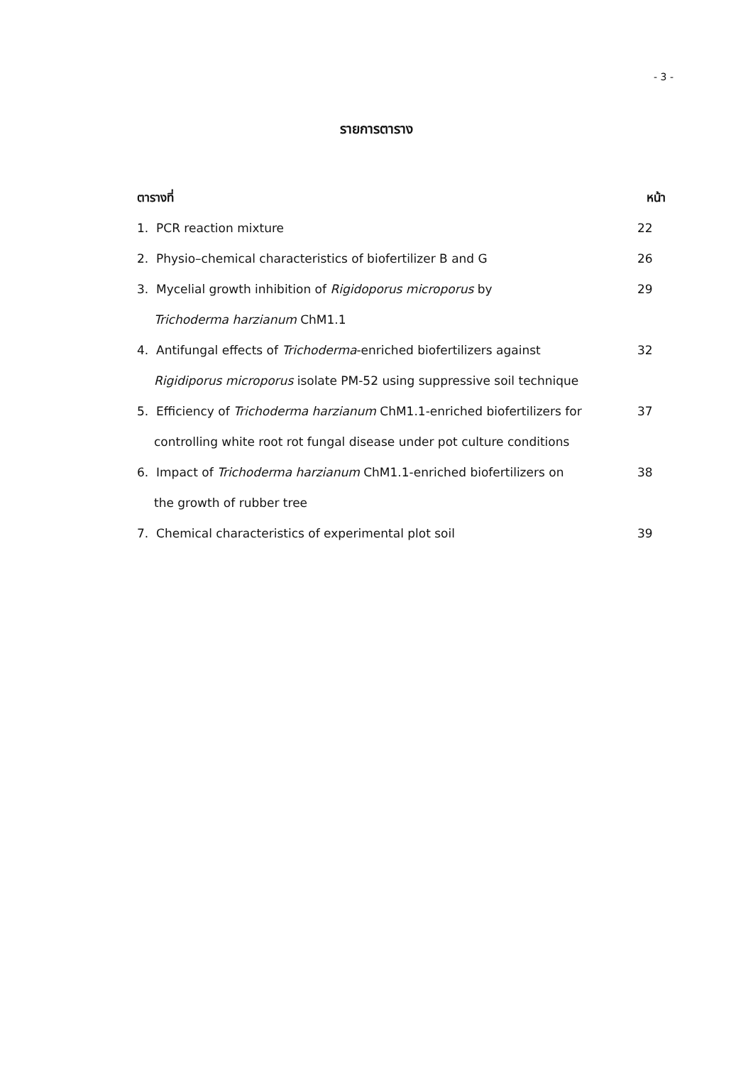- 3 -
รายการตาราง
ตารางที่ หน้า
1. PCR reaction mixture 22
2. Physio–chemical characteristics of biofertilizer B and G 26
3. Mycelial growth inhibition of Rigidoporus microporus by
Trichoderma harzianum ChM1.1 29
4. Antifungal effects of Trichoderma-enriched biofertilizers against
Rigidiporus microporus isolate PM-52 using suppressive soil technique 32
5. Efficiency of Trichoderma harzianum ChM1.1-enriched biofertilizers for
controlling white root rot fungal disease under pot culture conditions 37
6. Impact of Trichoderma harzianum ChM1.1-enriched biofertilizers on
the growth of rubber tree 38
7. Chemical characteristics of experimental plot soil 39